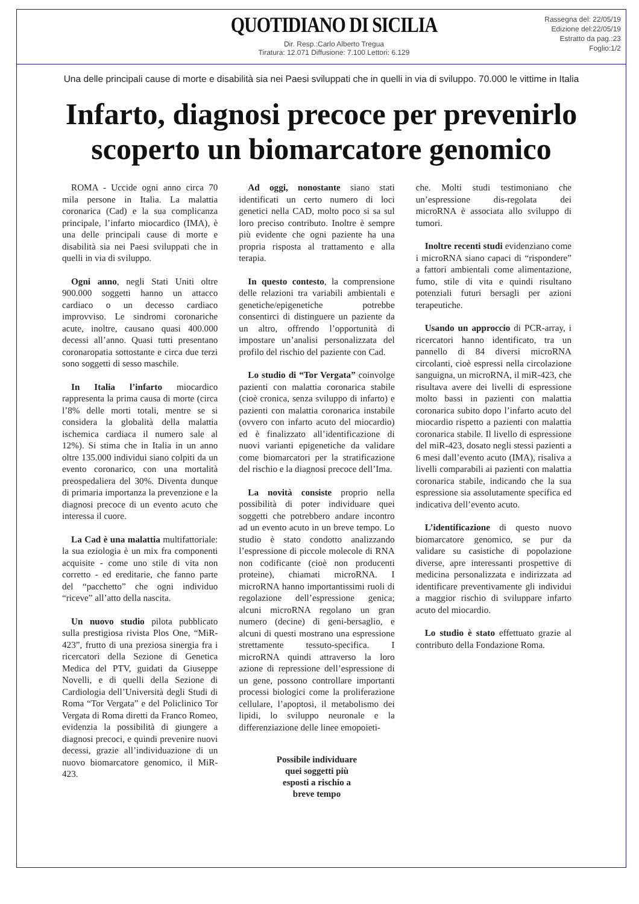QUOTIDIANO DI SICILIA
Dir. Resp.:Carlo Alberto Tregua
Tiratura: 12.071 Diffusione: 7.100 Lettori: 6.129
Rassegna del: 22/05/19
Edizione del:22/05/19
Estratto da pag.:23
Foglio:1/2
Una delle principali cause di morte e disabilità sia nei Paesi sviluppati che in quelli in via di sviluppo. 70.000 le vittime in Italia
Infarto, diagnosi precoce per prevenirlo
scoperto un biomarcatore genomico
ROMA - Uccide ogni anno circa 70 mila persone in Italia. La malattia coronarica (Cad) e la sua complicanza principale, l’infarto miocardico (IMA), è una delle principali cause di morte e disabilità sia nei Paesi sviluppati che in quelli in via di sviluppo.
Ogni anno, negli Stati Uniti oltre 900.000 soggetti hanno un attacco cardiaco o un decesso cardiaco improvviso. Le sindromi coronariche acute, inoltre, causano quasi 400.000 decessi all’anno. Quasi tutti presentano coronaropatia sottostante e circa due terzi sono soggetti di sesso maschile.
In Italia l’infarto miocardico rappresenta la prima causa di morte (circa l’8% delle morti totali, mentre se si considera la globalità della malattia ischemica cardiaca il numero sale al 12%). Si stima che in Italia in un anno oltre 135.000 individui siano colpiti da un evento coronarico, con una mortalità preospedaliera del 30%. Diventa dunque di primaria importanza la prevenzione e la diagnosi precoce di un evento acuto che interessa il cuore.
La Cad è una malattia multifattoriale: la sua eziologia è un mix fra componenti acquisite - come uno stile di vita non corretto - ed ereditarie, che fanno parte del “pacchetto” che ogni individuo “riceve” all’atto della nascita.
Un nuovo studio pilota pubblicato sulla prestigiosa rivista Plos One, “MiR-423”, frutto di una preziosa sinergia fra i ricercatori della Sezione di Genetica Medica del PTV, guidati da Giuseppe Novelli, e di quelli della Sezione di Cardiologia dell’Università degli Studi di Roma “Tor Vergata” e del Policlinico Tor Vergata di Roma diretti da Franco Romeo, evidenzia la possibilità di giungere a diagnosi precoci, e quindi prevenire nuovi decessi, grazie all’individuazione di un nuovo biomarcatore genomico, il MiR-423.
Ad oggi, nonostante siano stati identificati un certo numero di loci genetici nella CAD, molto poco si sa sul loro preciso contributo. Inoltre è sempre più evidente che ogni paziente ha una propria risposta al trattamento e alla terapia.
In questo contesto, la comprensione delle relazioni tra variabili ambientali e genetiche/epigenetiche potrebbe consentirci di distinguere un paziente da un altro, offrendo l’opportunità di impostare un’analisi personalizzata del profilo del rischio del paziente con Cad.
Lo studio di “Tor Vergata” coinvolge pazienti con malattia coronarica stabile (cioè cronica, senza sviluppo di infarto) e pazienti con malattia coronarica instabile (ovvero con infarto acuto del miocardio) ed è finalizzato all’identificazione di nuovi varianti epigenetiche da validare come biomarcatori per la stratificazione del rischio e la diagnosi precoce dell’Ima.
La novità consiste proprio nella possibilità di poter individuare quei soggetti che potrebbero andare incontro ad un evento acuto in un breve tempo. Lo studio è stato condotto analizzando l’espressione di piccole molecole di RNA non codificante (cioè non producenti proteine), chiamati microRNA. I microRNA hanno importantissimi ruoli di regolazione dell’espressione genica; alcuni microRNA regolano un gran numero (decine) di geni-bersaglio, e alcuni di questi mostrano una espressione strettamente tessuto-specifica. I microRNA quindi attraverso la loro azione di repressione dell’espressione di un gene, possono controllare importanti processi biologici come la proliferazione cellulare, l’apoptosi, il metabolismo dei lipidi, lo sviluppo neuronale e la differenziazione delle linee emopoieti-
Possibile individuare
quei soggetti più
esposti a rischio a
breve tempo
che. Molti studi testimoniano che un’espressione dis-regolata dei microRNA è associata allo sviluppo di tumori.
Inoltre recenti studi evidenziano come i microRNA siano capaci di “rispondere” a fattori ambientali come alimentazione, fumo, stile di vita e quindi risultano potenziali futuri bersagli per azioni terapeutiche.
Usando un approccio di PCR-array, i ricercatori hanno identificato, tra un pannello di 84 diversi microRNA circolanti, cioè espressi nella circolazione sanguigna, un microRNA, il miR-423, che risultava avere dei livelli di espressione molto bassi in pazienti con malattia coronarica subito dopo l’infarto acuto del miocardio rispetto a pazienti con malattia coronarica stabile. Il livello di espressione del miR-423, dosato negli stessi pazienti a 6 mesi dall’evento acuto (IMA), risaliva a livelli comparabili ai pazienti con malattia coronarica stabile, indicando che la sua espressione sia assolutamente specifica ed indicativa dell’evento acuto.
L’identificazione di questo nuovo biomarcatore genomico, se pur da validare su casistiche di popolazione diverse, apre interessanti prospettive di medicina personalizzata e indirizzata ad identificare preventivamente gli individui a maggior rischio di sviluppare infarto acuto del miocardio.
Lo studio è stato effettuato grazie al contributo della Fondazione Roma.